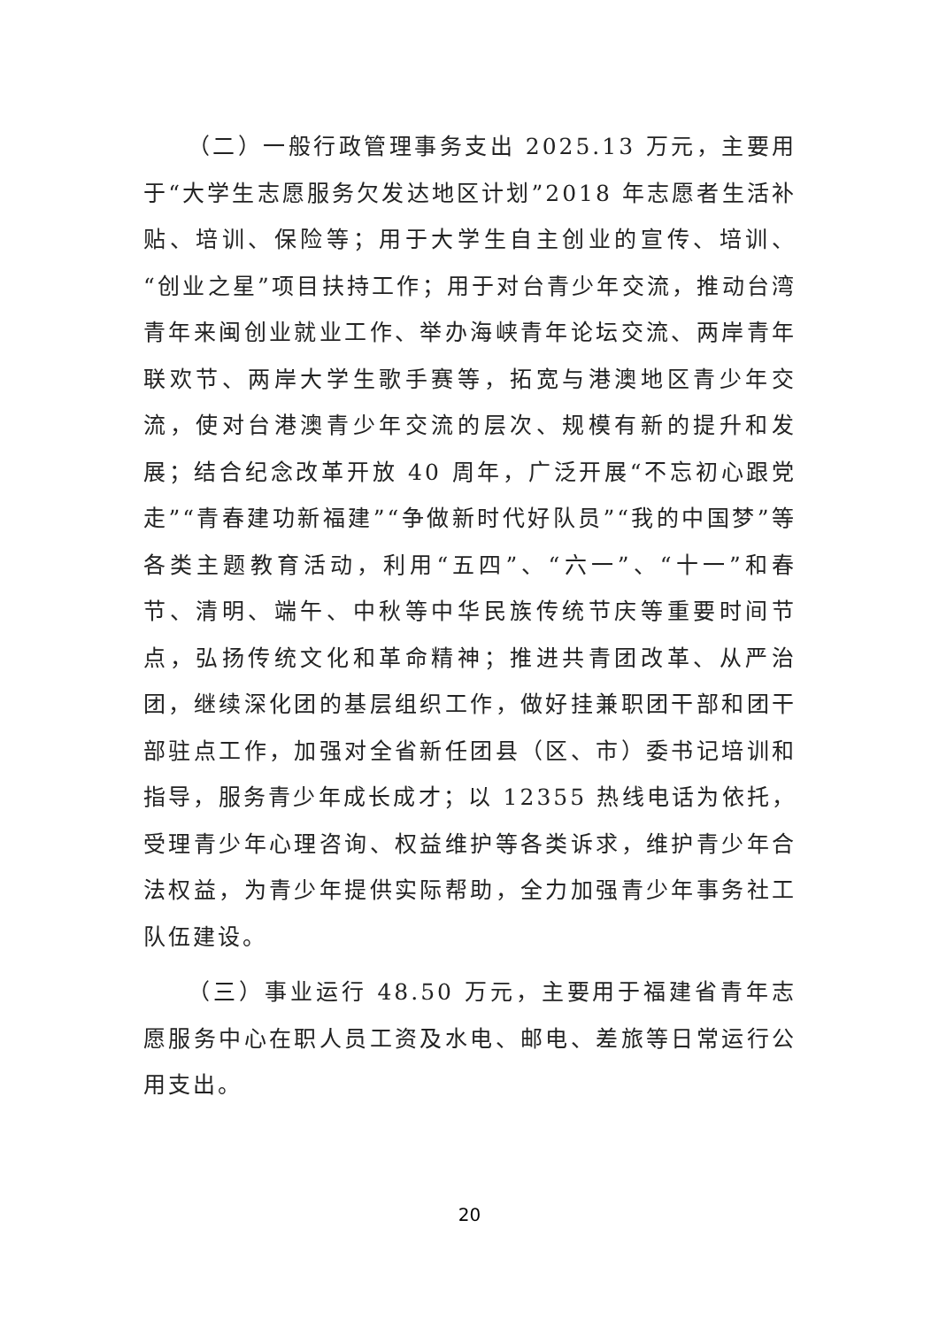（二）一般行政管理事务支出 2025.13 万元，主要用于“大学生志愿服务欠发达地区计划”2018 年志愿者生活补贴、培训、保险等；用于大学生自主创业的宣传、培训、“创业之星”项目扶持工作；用于对台青少年交流，推动台湾青年来闽创业就业工作、举办海峡青年论坛交流、两岸青年联欢节、两岸大学生歌手赛等，拓宽与港澳地区青少年交流，使对台港澳青少年交流的层次、规模有新的提升和发展；结合纪念改革开放 40 周年，广泛开展“不忘初心跟党走”“青春建功新福建”“争做新时代好队员”“我的中国梦”等各类主题教育活动，利用“五四”、“六一”、“十一”和春节、清明、端午、中秋等中华民族传统节庆等重要时间节点，弘扬传统文化和革命精神；推进共青团改革、从严治团，继续深化团的基层组织工作，做好挂兼职团干部和团干部驻点工作，加强对全省新任团县（区、市）委书记培训和指导，服务青少年成长成才；以 12355 热线电话为依托，受理青少年心理咨询、权益维护等各类诉求，维护青少年合法权益，为青少年提供实际帮助，全力加强青少年事务社工队伍建设。
（三）事业运行 48.50 万元，主要用于福建省青年志愿服务中心在职人员工资及水电、邮电、差旅等日常运行公用支出。
20